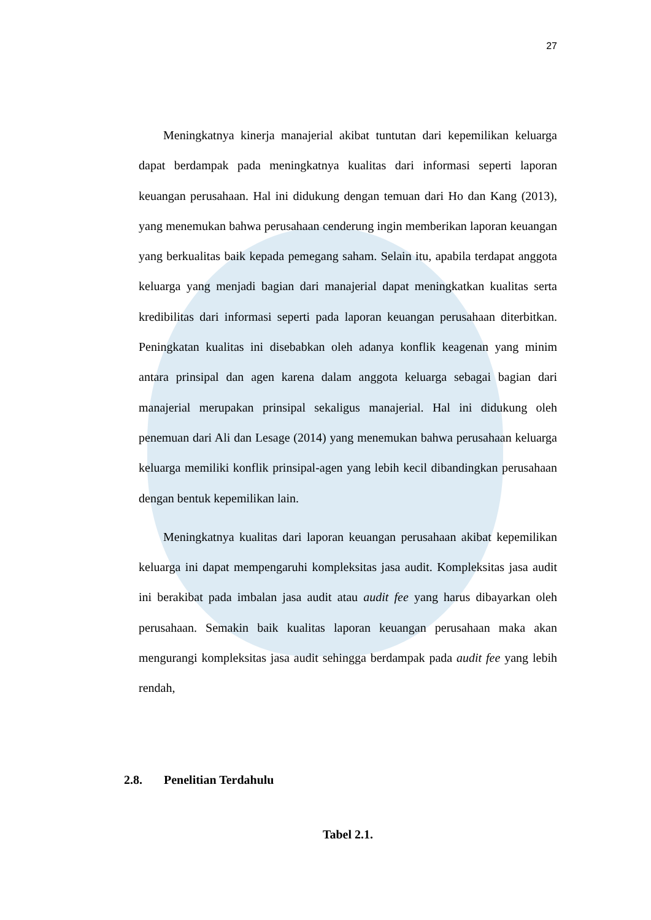27
Meningkatnya kinerja manajerial akibat tuntutan dari kepemilikan keluarga dapat berdampak pada meningkatnya kualitas dari informasi seperti laporan keuangan perusahaan. Hal ini didukung dengan temuan dari Ho dan Kang (2013), yang menemukan bahwa perusahaan cenderung ingin memberikan laporan keuangan yang berkualitas baik kepada pemegang saham. Selain itu, apabila terdapat anggota keluarga yang menjadi bagian dari manajerial dapat meningkatkan kualitas serta kredibilitas dari informasi seperti pada laporan keuangan perusahaan diterbitkan. Peningkatan kualitas ini disebabkan oleh adanya konflik keagenan yang minim antara prinsipal dan agen karena dalam anggota keluarga sebagai bagian dari manajerial merupakan prinsipal sekaligus manajerial. Hal ini didukung oleh penemuan dari Ali dan Lesage (2014) yang menemukan bahwa perusahaan keluarga keluarga memiliki konflik prinsipal-agen yang lebih kecil dibandingkan perusahaan dengan bentuk kepemilikan lain.
Meningkatnya kualitas dari laporan keuangan perusahaan akibat kepemilikan keluarga ini dapat mempengaruhi kompleksitas jasa audit. Kompleksitas jasa audit ini berakibat pada imbalan jasa audit atau audit fee yang harus dibayarkan oleh perusahaan. Semakin baik kualitas laporan keuangan perusahaan maka akan mengurangi kompleksitas jasa audit sehingga berdampak pada audit fee yang lebih rendah,
2.8. Penelitian Terdahulu
Tabel 2.1.